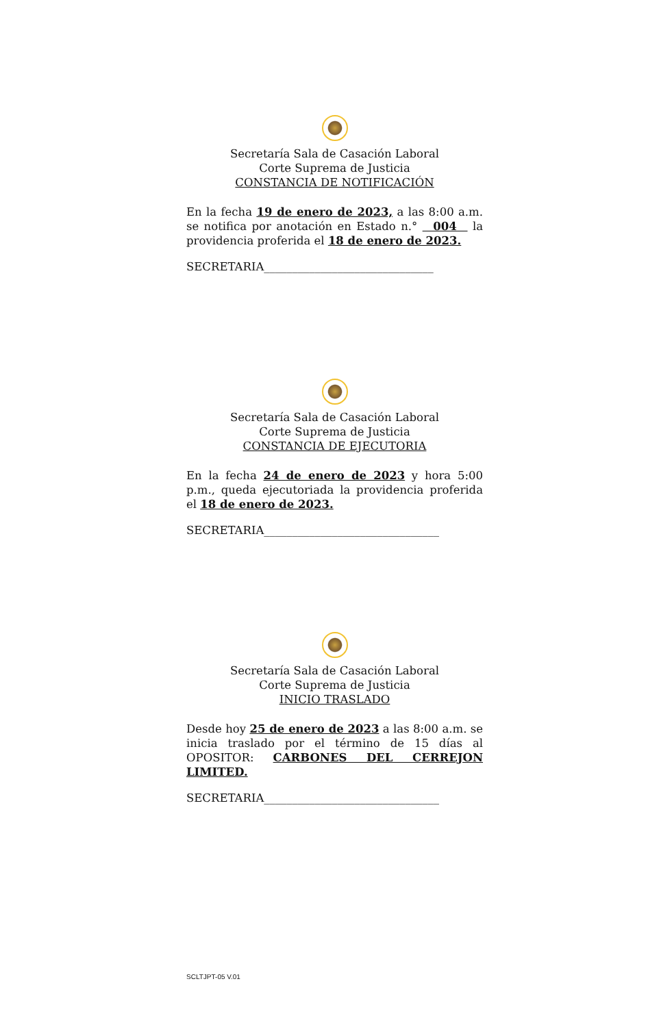Secretaría Sala de Casación Laboral
Corte Suprema de Justicia
CONSTANCIA DE NOTIFICACIÓN
En la fecha 19 de enero de 2023, a las 8:00 a.m. se notifica por anotación en Estado n.° 004 la providencia proferida el 18 de enero de 2023.
SECRETARIA______________________________
Secretaría Sala de Casación Laboral
Corte Suprema de Justicia
CONSTANCIA DE EJECUTORIA
En la fecha 24 de enero de 2023 y hora 5:00 p.m., queda ejecutoriada la providencia proferida el 18 de enero de 2023.
SECRETARIA_______________________________
Secretaría Sala de Casación Laboral
Corte Suprema de Justicia
INICIO TRASLADO
Desde hoy 25 de enero de 2023 a las 8:00 a.m. se inicia traslado por el término de 15 días al OPOSITOR: CARBONES DEL CERREJON LIMITED.
SECRETARIA_______________________________
SCLTJPT-05 V.01